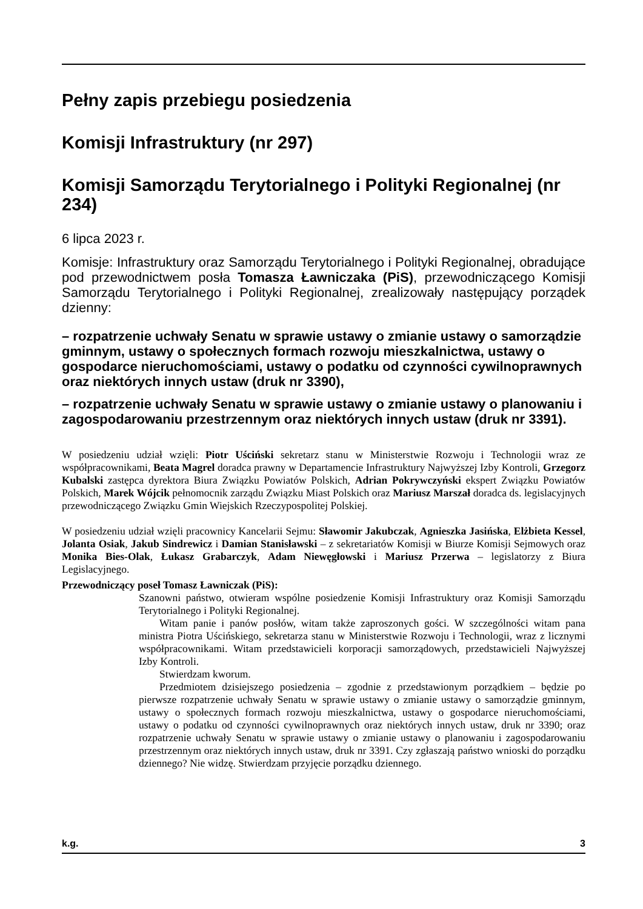Pełny zapis przebiegu posiedzenia
Komisji Infrastruktury (nr 297)
Komisji Samorządu Terytorialnego i Polityki Regionalnej (nr 234)
6 lipca 2023 r.
Komisje: Infrastruktury oraz Samorządu Terytorialnego i Polityki Regionalnej, obradujące pod przewodnictwem posła Tomasza Ławniczaka (PiS), przewodniczącego Komisji Samorządu Terytorialnego i Polityki Regionalnej, zrealizowały następujący porządek dzienny:
– rozpatrzenie uchwały Senatu w sprawie ustawy o zmianie ustawy o samorządzie gminnym, ustawy o społecznych formach rozwoju mieszkalnictwa, ustawy o gospodarce nieruchomościami, ustawy o podatku od czynności cywilnoprawnych oraz niektórych innych ustaw (druk nr 3390),
– rozpatrzenie uchwały Senatu w sprawie ustawy o zmianie ustawy o planowaniu i zagospodarowaniu przestrzennym oraz niektórych innych ustaw (druk nr 3391).
W posiedzeniu udział wzięli: Piotr Uściński sekretarz stanu w Ministerstwie Rozwoju i Technologii wraz ze współpracownikami, Beata Magrel doradca prawny w Departamencie Infrastruktury Najwyższej Izby Kontroli, Grzegorz Kubalski zastępca dyrektora Biura Związku Powiatów Polskich, Adrian Pokrywczyński ekspert Związku Powiatów Polskich, Marek Wójcik pełnomocnik zarządu Związku Miast Polskich oraz Mariusz Marszał doradca ds. legislacyjnych przewodniczącego Związku Gmin Wiejskich Rzeczypospolitej Polskiej.
W posiedzeniu udział wzięli pracownicy Kancelarii Sejmu: Sławomir Jakubczak, Agnieszka Jasińska, Elżbieta Kessel, Jolanta Osiak, Jakub Sindrewicz i Damian Stanisławski – z sekretariatów Komisji w Biurze Komisji Sejmowych oraz Monika Bies-Olak, Łukasz Grabarczyk, Adam Niewęgłowski i Mariusz Przerwa – legislatorzy z Biura Legislacyjnego.
Przewodniczący poseł Tomasz Ławniczak (PiS):
Szanowni państwo, otwieram wspólne posiedzenie Komisji Infrastruktury oraz Komisji Samorządu Terytorialnego i Polityki Regionalnej.
Witam panie i panów posłów, witam także zaproszonych gości. W szczególności witam pana ministra Piotra Uścińskiego, sekretarza stanu w Ministerstwie Rozwoju i Technologii, wraz z licznymi współpracownikami. Witam przedstawicieli korporacji samorządowych, przedstawicieli Najwyższej Izby Kontroli.
Stwierdzam kworum.
Przedmiotem dzisiejszego posiedzenia – zgodnie z przedstawionym porządkiem – będzie po pierwsze rozpatrzenie uchwały Senatu w sprawie ustawy o zmianie ustawy o samorządzie gminnym, ustawy o społecznych formach rozwoju mieszkalnictwa, ustawy o gospodarce nieruchomościami, ustawy o podatku od czynności cywilnoprawnych oraz niektórych innych ustaw, druk nr 3390; oraz rozpatrzenie uchwały Senatu w sprawie ustawy o zmianie ustawy o planowaniu i zagospodarowaniu przestrzennym oraz niektórych innych ustaw, druk nr 3391. Czy zgłaszają państwo wnioski do porządku dziennego? Nie widzę. Stwierdzam przyjęcie porządku dziennego.
k.g. 3